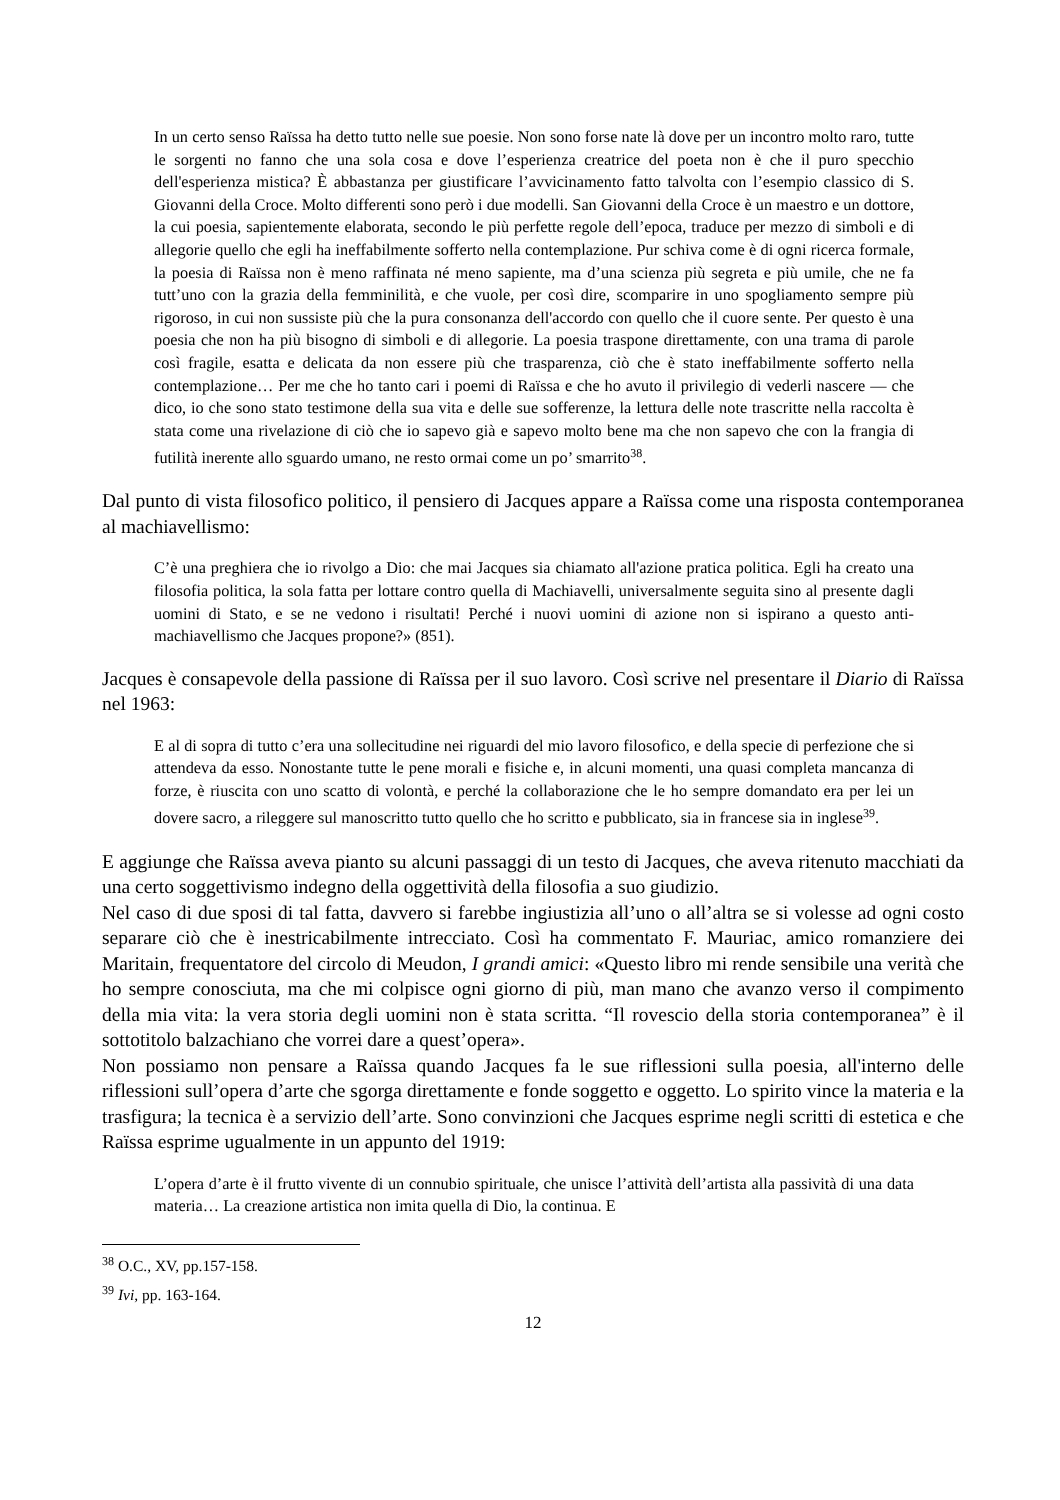In un certo senso Raïssa ha detto tutto nelle sue poesie. Non sono forse nate là dove per un incontro molto raro, tutte le sorgenti no fanno che una sola cosa e dove l’esperienza creatrice del poeta non è che il puro specchio dell'esperienza mistica? È abbastanza per giustificare l’avvicinamento fatto talvolta con l’esempio classico di S. Giovanni della Croce. Molto differenti sono però i due modelli. San Giovanni della Croce è un maestro e un dottore, la cui poesia, sapientemente elaborata, secondo le più perfette regole dell’epoca, traduce per mezzo di simboli e di allegorie quello che egli ha ineffabilmente sofferto nella contemplazione. Pur schiva come è di ogni ricerca formale, la poesia di Raïssa non è meno raffinata né meno sapiente, ma d’una scienza più segreta e più umile, che ne fa tutt’uno con la grazia della femminilità, e che vuole, per così dire, scomparire in uno spogliamento sempre più rigoroso, in cui non sussiste più che la pura consonanza dell'accordo con quello che il cuore sente. Per questo è una poesia che non ha più bisogno di simboli e di allegorie. La poesia traspone direttamente, con una trama di parole così fragile, esatta e delicata da non essere più che trasparenza, ciò che è stato ineffabilmente sofferto nella contemplazione… Per me che ho tanto cari i poemi di Raïssa e che ho avuto il privilegio di vederli nascere — che dico, io che sono stato testimone della sua vita e delle sue sofferenze, la lettura delle note trascritte nella raccolta è stata come una rivelazione di ciò che io sapevo già e sapevo molto bene ma che non sapevo che con la frangia di futilità inerente allo sguardo umano, ne resto ormai come un po’ smarrito<sup>38</sup>.
Dal punto di vista filosofico politico, il pensiero di Jacques appare a Raïssa come una risposta contemporanea al machiavellismo:
C’è una preghiera che io rivolgo a Dio: che mai Jacques sia chiamato all'azione pratica politica. Egli ha creato una filosofia politica, la sola fatta per lottare contro quella di Machiavelli, universalmente seguita sino al presente dagli uomini di Stato, e se ne vedono i risultati! Perché i nuovi uomini di azione non si ispirano a questo anti-machiavellismo che Jacques propone?» (851).
Jacques è consapevole della passione di Raïssa per il suo lavoro. Così scrive nel presentare il Diario di Raïssa nel 1963:
E al di sopra di tutto c’era una sollecitudine nei riguardi del mio lavoro filosofico, e della specie di perfezione che si attendeva da esso. Nonostante tutte le pene morali e fisiche e, in alcuni momenti, una quasi completa mancanza di forze, è riuscita con uno scatto di volontà, e perché la collaborazione che le ho sempre domandato era per lei un dovere sacro, a rileggere sul manoscritto tutto quello che ho scritto e pubblicato, sia in francese sia in inglese<sup>39</sup>.
E aggiunge che Raïssa aveva pianto su alcuni passaggi di un testo di Jacques, che aveva ritenuto macchiati da una certo soggettivismo indegno della oggettività della filosofia a suo giudizio.
Nel caso di due sposi di tal fatta, davvero si farebbe ingiustizia all’uno o all’altra se si volesse ad ogni costo separare ciò che è inestricabilmente intrecciato. Così ha commentato F. Mauriac, amico romanziere dei Maritain, frequentatore del circolo di Meudon, I grandi amici: «Questo libro mi rende sensibile una verità che ho sempre conosciuta, ma che mi colpisce ogni giorno di più, man mano che avanzo verso il compimento della mia vita: la vera storia degli uomini non è stata scritta. “Il rovescio della storia contemporanea” è il sottotitolo balzachiano che vorrei dare a quest’opera».
Non possiamo non pensare a Raïssa quando Jacques fa le sue riflessioni sulla poesia, all'interno delle riflessioni sull’opera d’arte che sgorga direttamente e fonde soggetto e oggetto. Lo spirito vince la materia e la trasfigura; la tecnica è a servizio dell’arte. Sono convinzioni che Jacques esprime negli scritti di estetica e che Raïssa esprime ugualmente in un appunto del 1919:
L’opera d’arte è il frutto vivente di un connubio spirituale, che unisce l’attività dell’artista alla passività di una data materia… La creazione artistica non imita quella di Dio, la continua. E
<sup>38</sup> O.C., XV, pp.157-158.
<sup>39</sup> Ivi, pp. 163-164.
12